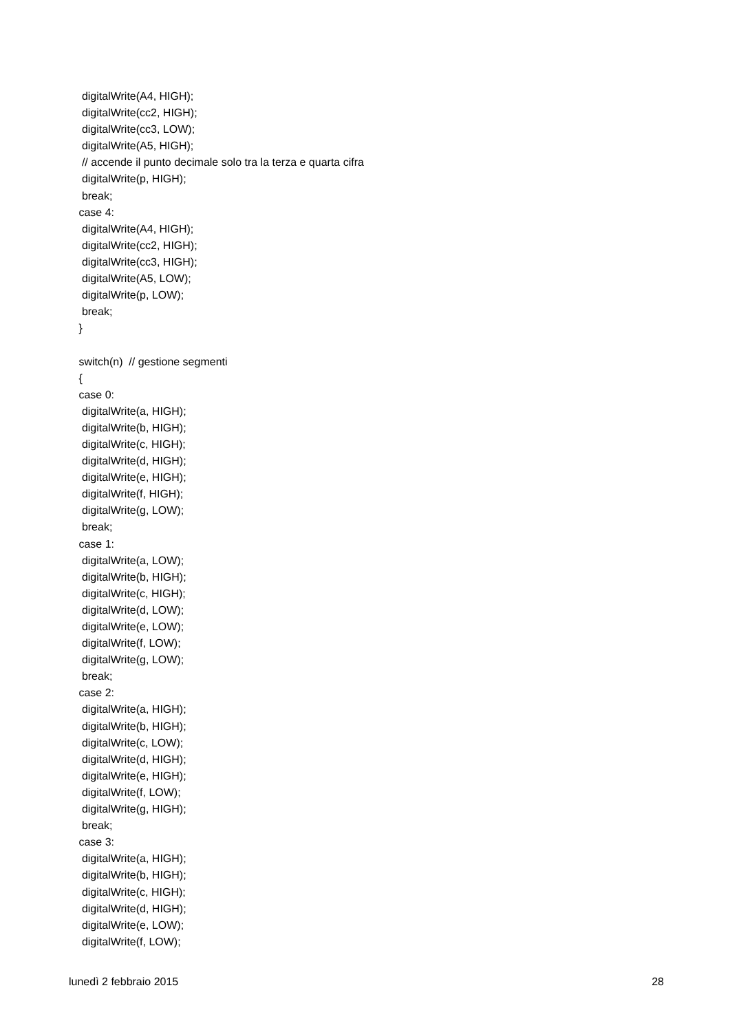digitalWrite(A4, HIGH);
  digitalWrite(cc2, HIGH);
  digitalWrite(cc3, LOW);
  digitalWrite(A5, HIGH);
  // accende il punto decimale solo tra la terza e quarta cifra
  digitalWrite(p, HIGH);
  break;
 case 4:
  digitalWrite(A4, HIGH);
  digitalWrite(cc2, HIGH);
  digitalWrite(cc3, HIGH);
  digitalWrite(A5, LOW);
  digitalWrite(p, LOW);
  break;
 }

 switch(n)  // gestione segmenti
 {
 case 0:
  digitalWrite(a, HIGH);
  digitalWrite(b, HIGH);
  digitalWrite(c, HIGH);
  digitalWrite(d, HIGH);
  digitalWrite(e, HIGH);
  digitalWrite(f, HIGH);
  digitalWrite(g, LOW);
  break;
 case 1:
  digitalWrite(a, LOW);
  digitalWrite(b, HIGH);
  digitalWrite(c, HIGH);
  digitalWrite(d, LOW);
  digitalWrite(e, LOW);
  digitalWrite(f, LOW);
  digitalWrite(g, LOW);
  break;
 case 2:
  digitalWrite(a, HIGH);
  digitalWrite(b, HIGH);
  digitalWrite(c, LOW);
  digitalWrite(d, HIGH);
  digitalWrite(e, HIGH);
  digitalWrite(f, LOW);
  digitalWrite(g, HIGH);
  break;
 case 3:
  digitalWrite(a, HIGH);
  digitalWrite(b, HIGH);
  digitalWrite(c, HIGH);
  digitalWrite(d, HIGH);
  digitalWrite(e, LOW);
  digitalWrite(f, LOW);
lunedì 2 febbraio 2015 28